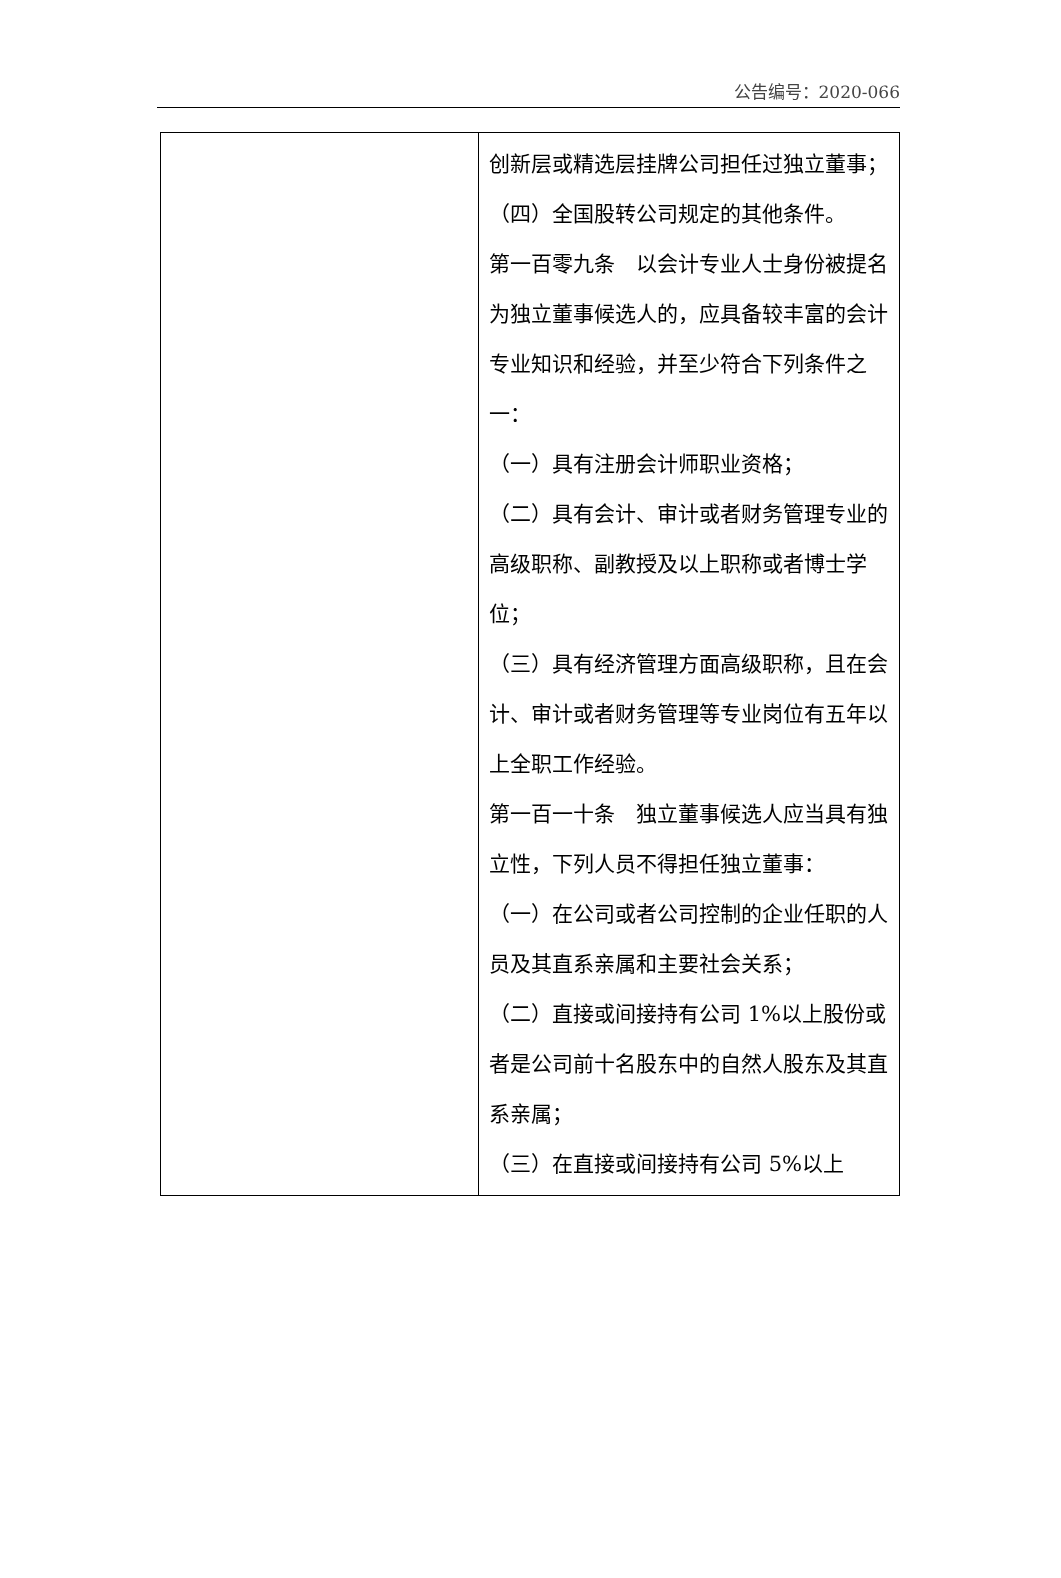公告编号：2020-066
| | 创新层或精选层挂牌公司担任过独立董事； （四）全国股转公司规定的其他条件。 第一百零九条 以会计专业人士身份被提名为独立董事候选人的，应具备较丰富的会计专业知识和经验，并至少符合下列条件之一： （一）具有注册会计师职业资格； （二）具有会计、审计或者财务管理专业的高级职称、副教授及以上职称或者博士学位； （三）具有经济管理方面高级职称，且在会计、审计或者财务管理等专业岗位有五年以上全职工作经验。 第一百一十条 独立董事候选人应当具有独立性，下列人员不得担任独立董事： （一）在公司或者公司控制的企业任职的人员及其直系亲属和主要社会关系； （二）直接或间接持有公司 1%以上股份或者是公司前十名股东中的自然人股东及其直系亲属； （三）在直接或间接持有公司 5%以上 |